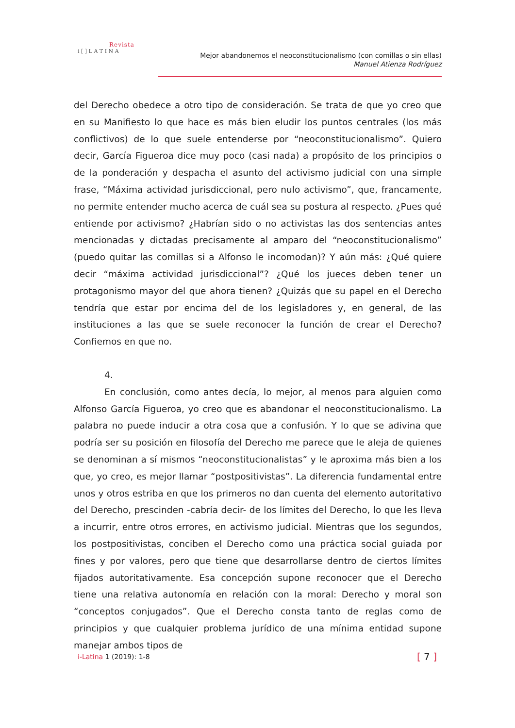Revista
i [ ] L A T I N A
Mejor abandonemos el neoconstitucionalismo (con comillas o sin ellas)
Manuel Atienza Rodríguez
del Derecho obedece a otro tipo de consideración. Se trata de que yo creo que en su Manifiesto lo que hace es más bien eludir los puntos centrales (los más conflictivos) de lo que suele entenderse por “neoconstitucionalismo”. Quiero decir, García Figueroa dice muy poco (casi nada) a propósito de los principios o de la ponderación y despacha el asunto del activismo judicial con una simple frase, “Máxima actividad jurisdiccional, pero nulo activismo”, que, francamente, no permite entender mucho acerca de cuál sea su postura al respecto. ¿Pues qué entiende por activismo? ¿Habrían sido o no activistas las dos sentencias antes mencionadas y dictadas precisamente al amparo del “neoconstitucionalismo” (puedo quitar las comillas si a Alfonso le incomodan)? Y aún más: ¿Qué quiere decir “máxima actividad jurisdiccional”? ¿Qué los jueces deben tener un protagonismo mayor del que ahora tienen? ¿Quizás que su papel en el Derecho tendría que estar por encima del de los legisladores y, en general, de las instituciones a las que se suele reconocer la función de crear el Derecho? Confiemos en que no.
4.
En conclusión, como antes decía, lo mejor, al menos para alguien como Alfonso García Figueroa, yo creo que es abandonar el neoconstitucionalismo. La palabra no puede inducir a otra cosa que a confusión. Y lo que se adivina que podría ser su posición en filosofía del Derecho me parece que le aleja de quienes se denominan a sí mismos “neoconstitucionalistas” y le aproxima más bien a los que, yo creo, es mejor llamar “postpositivistas”. La diferencia fundamental entre unos y otros estriba en que los primeros no dan cuenta del elemento autoritativo del Derecho, prescinden -cabría decir- de los límites del Derecho, lo que les lleva a incurrir, entre otros errores, en activismo judicial. Mientras que los segundos, los postpositivistas, conciben el Derecho como una práctica social guiada por fines y por valores, pero que tiene que desarrollarse dentro de ciertos límites fijados autoritativamente. Esa concepción supone reconocer que el Derecho tiene una relativa autonomía en relación con la moral: Derecho y moral son “conceptos conjugados”. Que el Derecho consta tanto de reglas como de principios y que cualquier problema jurídico de una mínima entidad supone manejar ambos tipos de
i-Latina 1 (2019): 1-8 [ 7 ]